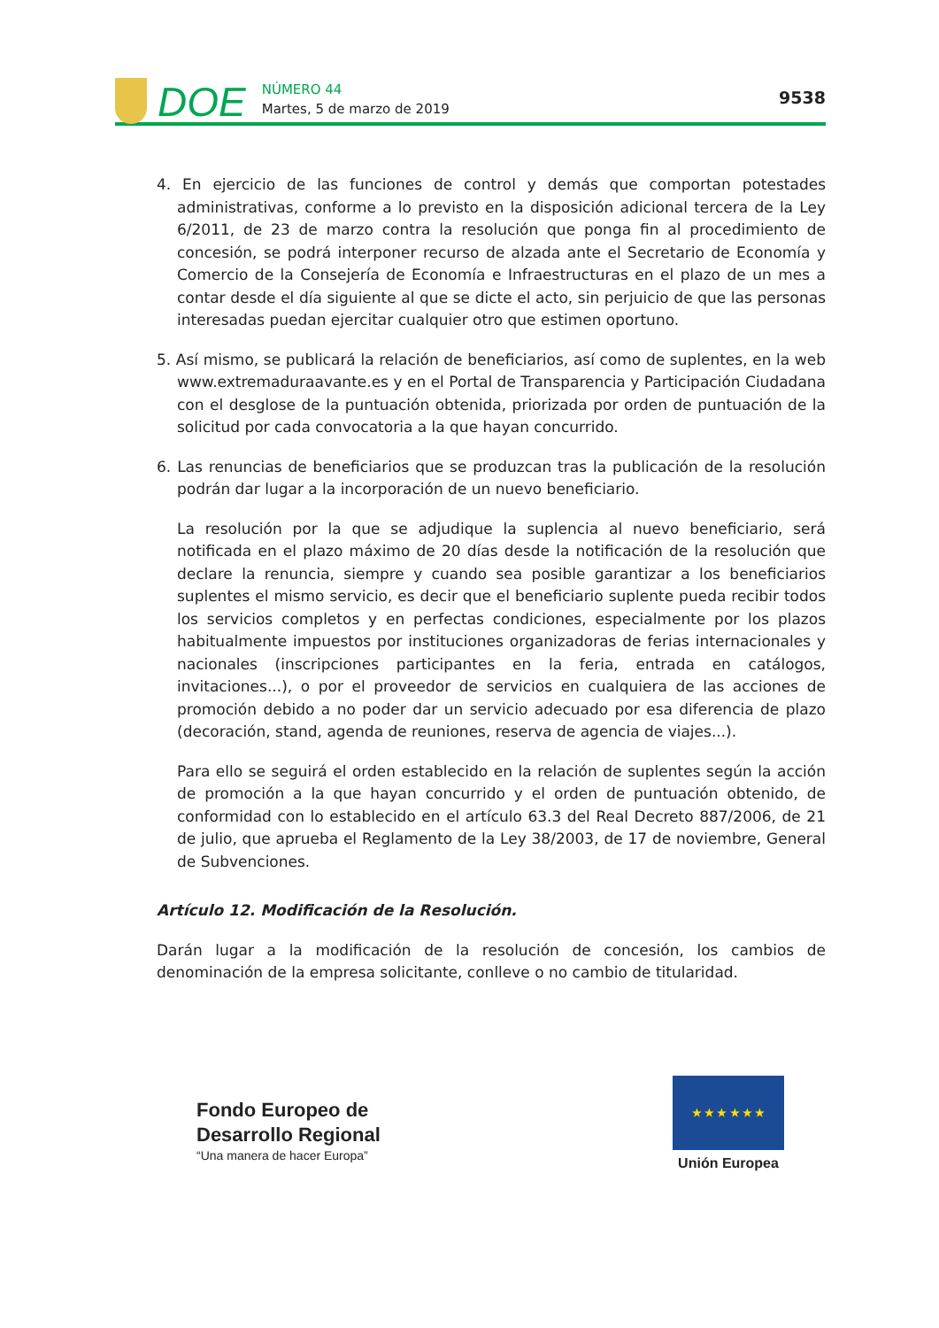DOE
NÚMERO 44
Martes, 5 de marzo de 2019
9538
4. En ejercicio de las funciones de control y demás que comportan potestades administrativas, conforme a lo previsto en la disposición adicional tercera de la Ley 6/2011, de 23 de marzo contra la resolución que ponga fin al procedimiento de concesión, se podrá interponer recurso de alzada ante el Secretario de Economía y Comercio de la Consejería de Economía e Infraestructuras en el plazo de un mes a contar desde el día siguiente al que se dicte el acto, sin perjuicio de que las personas interesadas puedan ejercitar cualquier otro que estimen oportuno.
5. Así mismo, se publicará la relación de beneficiarios, así como de suplentes, en la web www.extremaduraavante.es y en el Portal de Transparencia y Participación Ciudadana con el desglose de la puntuación obtenida, priorizada por orden de puntuación de la solicitud por cada convocatoria a la que hayan concurrido.
6. Las renuncias de beneficiarios que se produzcan tras la publicación de la resolución podrán dar lugar a la incorporación de un nuevo beneficiario.
La resolución por la que se adjudique la suplencia al nuevo beneficiario, será notificada en el plazo máximo de 20 días desde la notificación de la resolución que declare la renuncia, siempre y cuando sea posible garantizar a los beneficiarios suplentes el mismo servicio, es decir que el beneficiario suplente pueda recibir todos los servicios completos y en perfectas condiciones, especialmente por los plazos habitualmente impuestos por instituciones organizadoras de ferias internacionales y nacionales (inscripciones participantes en la feria, entrada en catálogos, invitaciones...), o por el proveedor de servicios en cualquiera de las acciones de promoción debido a no poder dar un servicio adecuado por esa diferencia de plazo (decoración, stand, agenda de reuniones, reserva de agencia de viajes...).
Para ello se seguirá el orden establecido en la relación de suplentes según la acción de promoción a la que hayan concurrido y el orden de puntuación obtenido, de conformidad con lo establecido en el artículo 63.3 del Real Decreto 887/2006, de 21 de julio, que aprueba el Reglamento de la Ley 38/2003, de 17 de noviembre, General de Subvenciones.
Artículo 12. Modificación de la Resolución.
Darán lugar a la modificación de la resolución de concesión, los cambios de denominación de la empresa solicitante, conlleve o no cambio de titularidad.
Fondo Europeo de
Desarrollo Regional
“Una manera de hacer Europa”
★ ★ ★ ★ ★ ★
Unión Europea